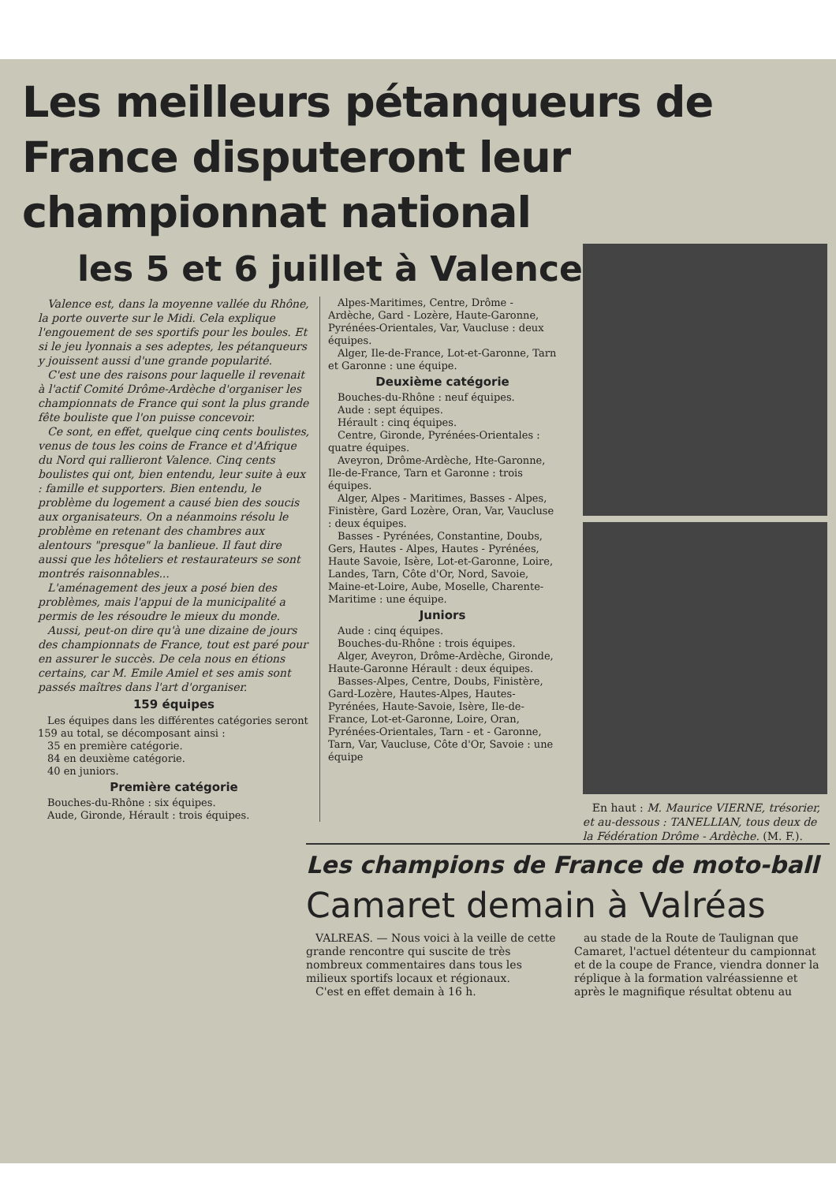Les meilleurs pétanqueurs de France disputeront leur championnat national
les 5 et 6 juillet à Valence
Valence est, dans la moyenne vallée du Rhône, la porte ouverte sur le Midi. Cela explique l'engouement de ses sportifs pour les boules. Et si le jeu lyonnais a ses adeptes, les pétanqueurs y jouissent aussi d'une grande popularité.
C'est une des raisons pour laquelle il revenait à l'actif Comité Drôme-Ardèche d'organiser les championnats de France qui sont la plus grande fête bouliste que l'on puisse concevoir.
Ce sont, en effet, quelque cinq cents boulistes, venus de tous les coins de France et d'Afrique du Nord qui rallieront Valence. Cinq cents boulistes qui ont, bien entendu, leur suite à eux : famille et supporters. Bien entendu, le problème du logement a causé bien des soucis aux organisateurs. On a néanmoins résolu le problème en retenant des chambres aux alentours "presque" la banlieue. Il faut dire aussi que les hôteliers et restaurateurs se sont montrés raisonnables...
L'aménagement des jeux a posé bien des problèmes, mais l'appui de la municipalité a permis de les résoudre le mieux du monde.
Aussi, peut-on dire qu'à une dizaine de jours des championnats de France, tout est paré pour en assurer le succès. De cela nous en étions certains, car M. Emile Amiel et ses amis sont passés maîtres dans l'art d'organiser.
159 équipes
Les équipes dans les différentes catégories seront 159 au total, se décomposant ainsi :
35 en première catégorie.
84 en deuxième catégorie.
40 en juniors.
Première catégorie
Bouches-du-Rhône : six équipes.
Aude, Gironde, Hérault : trois équipes.
Alpes-Maritimes, Centre, Drôme - Ardèche, Gard - Lozère, Haute-Garonne, Pyrénées-Orientales, Var, Vaucluse : deux équipes.
Alger, Ile-de-France, Lot-et-Garonne, Tarn et Garonne : une équipe.
Deuxième catégorie
Bouches-du-Rhône : neuf équipes.
Aude : sept équipes.
Hérault : cinq équipes.
Centre, Gironde, Pyrénées-Orientales : quatre équipes.
Aveyron, Drôme-Ardèche, Hte-Garonne, Ile-de-France, Tarn et Garonne : trois équipes.
Alger, Alpes - Maritimes, Basses - Alpes, Finistère, Gard Lozère, Oran, Var, Vaucluse : deux équipes.
Basses - Pyrénées, Constantine, Doubs, Gers, Hautes - Alpes, Hautes - Pyrénées, Haute Savoie, Isère, Lot-et-Garonne, Loire, Landes, Tarn, Côte d'Or, Nord, Savoie, Maine-et-Loire, Aube, Moselle, Charente-Maritime : une équipe.
Juniors
Aude : cinq équipes.
Bouches-du-Rhône : trois équipes.
Alger, Aveyron, Drôme-Ardèche, Gironde, Haute-Garonne Hérault : deux équipes.
Basses-Alpes, Centre, Doubs, Finistère, Gard-Lozère, Hautes-Alpes, Hautes-Pyrénées, Haute-Savoie, Isère, Ile-de-France, Lot-et-Garonne, Loire, Oran, Pyrénées-Orientales, Tarn - et - Garonne, Tarn, Var, Vaucluse, Côte d'Or, Savoie : une équipe
En haut : M. Maurice VIERNE, trésorier, et au-dessous : TANELLIAN, tous deux de la Fédération Drôme - Ardèche. (M. F.).
Les champions de France de moto-ball
Camaret demain à Valréas
VALREAS. — Nous voici à la veille de cette grande rencontre qui suscite de très nombreux commentaires dans tous les milieux sportifs locaux et régionaux.
C'est en effet demain à 16 h.
au stade de la Route de Taulignan que Camaret, l'actuel détenteur du campionnat et de la coupe de France, viendra donner la réplique à la formation valréassienne et après le magnifique résultat obtenu au